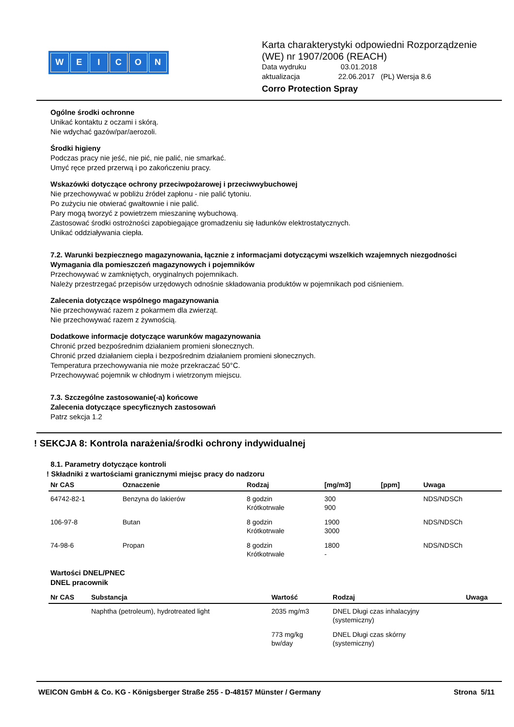WEICON
Karta charakterystyki odpowiedni Rozporządzenie
(WE) nr 1907/2006 (REACH)
Data wydruku 03.01.2018
aktualizacja 22.06.2017 (PL) Wersja 8.6
Corro Protection Spray
Ogólne środki ochronne
Unikać kontaktu z oczami i skórą.
Nie wdychać gazów/par/aerozoli.
Środki higieny
Podczas pracy nie jeść, nie pić, nie palić, nie smarkać.
Umyć ręce przed przerwą i po zakończeniu pracy.
Wskazówki dotyczące ochrony przeciwpożarowej i przeciwwybuchowej
Nie przechowywać w pobliżu źródeł zapłonu - nie palić tytoniu.
Po zużyciu nie otwierać gwałtownie i nie palić.
Pary mogą tworzyć z powietrzem mieszaninę wybuchową.
Zastosować środki ostrożności zapobiegające gromadzeniu się ładunków elektrostatycznych.
Unikać oddziaływania ciepła.
7.2. Warunki bezpiecznego magazynowania, łącznie z informacjami dotyczącymi wszelkich wzajemnych niezgodności
Wymagania dla pomieszczeń magazynowych i pojemników
Przechowywać w zamkniętych, oryginalnych pojemnikach.
Należy przestrzegać przepisów urzędowych odnośnie składowania produktów w pojemnikach pod ciśnieniem.
Zalecenia dotyczące wspólnego magazynowania
Nie przechowywać razem z pokarmem dla zwierząt.
Nie przechowywać razem z żywnością.
Dodatkowe informacje dotyczące warunków magazynowania
Chronić przed bezpośrednim działaniem promieni słonecznych.
Chronić przed działaniem ciepła i bezpośrednim działaniem promieni słonecznych.
Temperatura przechowywania nie może przekraczać 50°C.
Przechowywać pojemnik w chłodnym i wietrzonym miejscu.
7.3. Szczególne zastosowanie(-a) końcowe
Zalecenia dotyczące specyficznych zastosowań
Patrz sekcja 1.2
! SEKCJA 8: Kontrola narażenia/środki ochrony indywidualnej
8.1. Parametry dotyczące kontroli
! Składniki z wartościami granicznymi miejsc pracy do nadzoru
| Nr CAS | Oznaczenie | Rodzaj | [mg/m3] | [ppm] | Uwaga |
| --- | --- | --- | --- | --- | --- |
| 64742-82-1 | Benzyna do lakierów | 8 godzin Krótkotrwałe | 300 900 | | NDS/NDSCh |
| 106-97-8 | Butan | 8 godzin Krótkotrwałe | 1900 3000 | | NDS/NDSCh |
| 74-98-6 | Propan | 8 godzin Krótkotrwałe | 1800 - | | NDS/NDSCh |
Wartości DNEL/PNEC
DNEL pracownik
| Nr CAS | Substancja | Wartość | Rodzaj | Uwaga |
| --- | --- | --- | --- | --- |
| | Naphtha (petroleum), hydrotreated light | 2035 mg/m3 | DNEL Długi czas inhalacyjny (systemiczny) | |
| | | 773 mg/kg bw/day | DNEL Długi czas skórny (systemiczny) | |
WEICON GmbH & Co. KG - Königsberger Straße 255 - D-48157 Münster / Germany Strona 5/11